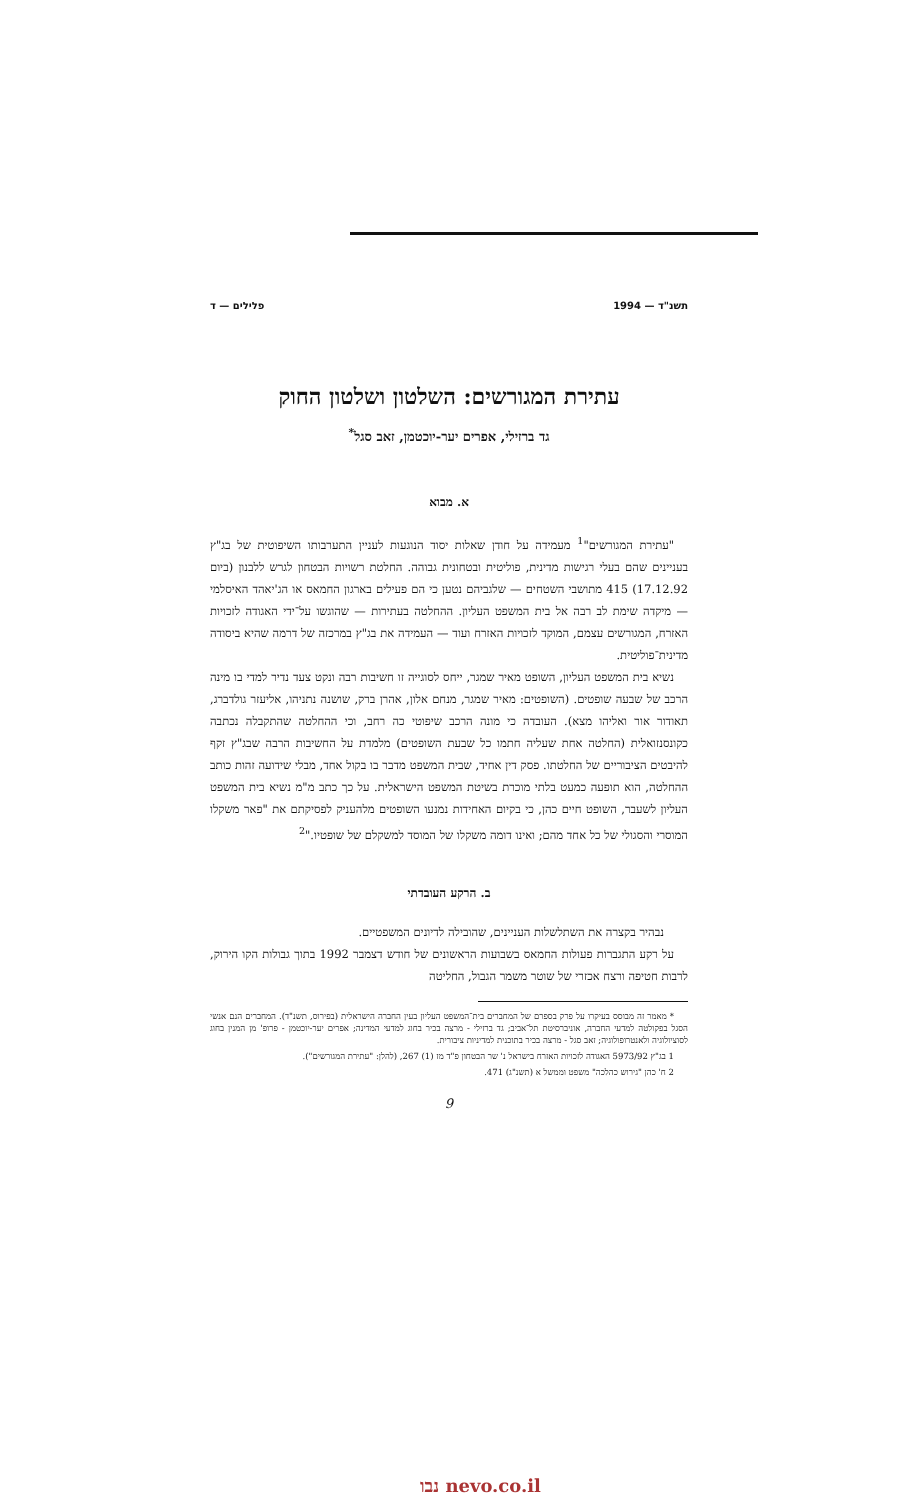תשנ"ד — 1994 פלילים — ד
עתירת המגורשים: השלטון ושלטון החוק
גד ברזילי, אפרים יער-יוכטמן, זאב סגל<sup>*</sup>
א. מבוא
"עתירת המגורשים"<sup>1</sup> מעמידה על חודן שאלות יסוד הנוגעות לעניין התערבותו השיפוטית של בג"ץ בעניינים שהם בעלי רגישות מדינית, פוליטית ובטחונית גבוהה. החלטת רשויות הבטחון לגרש ללבנון (ביום 17.12.92) 415 מתושבי השטחים — שלגביהם נטען כי הם פעילים בארגון החמאס או הג'יאהד האיסלמי — מיקדה שימת לב רבה אל בית המשפט העליון. ההחלטה בעתירות — שהוגשו על־ידי האגודה לזכויות האזרח, המגורשים עצמם, המוקד לזכויות האזרח ועוד — העמידה את בג"ץ במרכזה של דרמה שהיא ביסודה מדינית־פוליטית.
נשיא בית המשפט העליון, השופט מאיר שמגר, ייחס לסוגייה זו חשיבות רבה ונקט צעד נדיר למדי בו מינה הרכב של שבעה שופטים. (השופטים: מאיר שמגר, מנחם אלון, אהרן ברק, שושנה נתניהו, אליעזר גולדברג, תאודור אור ואליהו מצא). העובדה כי מונה הרכב שיפוטי כה רחב, וכי ההחלטה שהתקבלה נכתבה כקונסנזואלית (החלטה אחת שעליה חתמו כל שבעת השופטים) מלמדת על החשיבות הרבה שבג"ץ זקף להיבטים הציבוריים של החלטתו. פסק דין אחיד, שבית המשפט מדבר בו בקול אחד, מבלי שידועה זהות כותב ההחלטה, הוא תופעה כמעט בלתי מוכרת בשיטת המשפט הישראלית. על כך כתב מ"מ נשיא בית המשפט העליון לשעבר, השופט חיים כהן, כי בקיום האחידות נמנעו השופטים מלהעניק לפסיקתם את "פאר משקלו המוסרי והסגולי של כל אחד מהם; ואינו דומה משקלו של המוסד למשקלם של שופטיו."<sup>2</sup>
ב. הרקע העובדתי
נבהיר בקצרה את השתלשלות העניינים, שהובילה לדיונים המשפטיים.
על רקע התגברות פעולות החמאס בשבועות הראשונים של חודש דצמבר 1992 בתוך גבולות הקו הירוק, לרבות חטיפה ורצח אכזרי של שוטר משמר הגבול, החליטה
* מאמר זה מבוסס בעיקרו על פרק בספרם של המחברים בית־המשפט העליון בעין החברה הישראלית (בפירוס, תשנ"ד). המחברים הנם אנשי הסגל בפקולטה למדעי החברה, אוניברסיטת תל־אביב; גד ברזילי - מרצה בכיר בחוג למדעי המדינה; אפרים יער-יוכטמן - פרופ' מן המנין בחוג לסוציולוגיה ולאנטרופולוגיה; זאב סגל - מרצה בכיר בתוכנית למדיניות ציבורית.
1 בג"ץ 5973/92 האגודה לזכויות האזרח בישראל נ' שר הבטחון פ"ד מז (1) 267, (להלן: "עתירת המגורשים").
2 ח' כהן "גירוש כהלכה" משפט וממשל א (תשנ"ג) 471.
9
נבו nevo.co.il